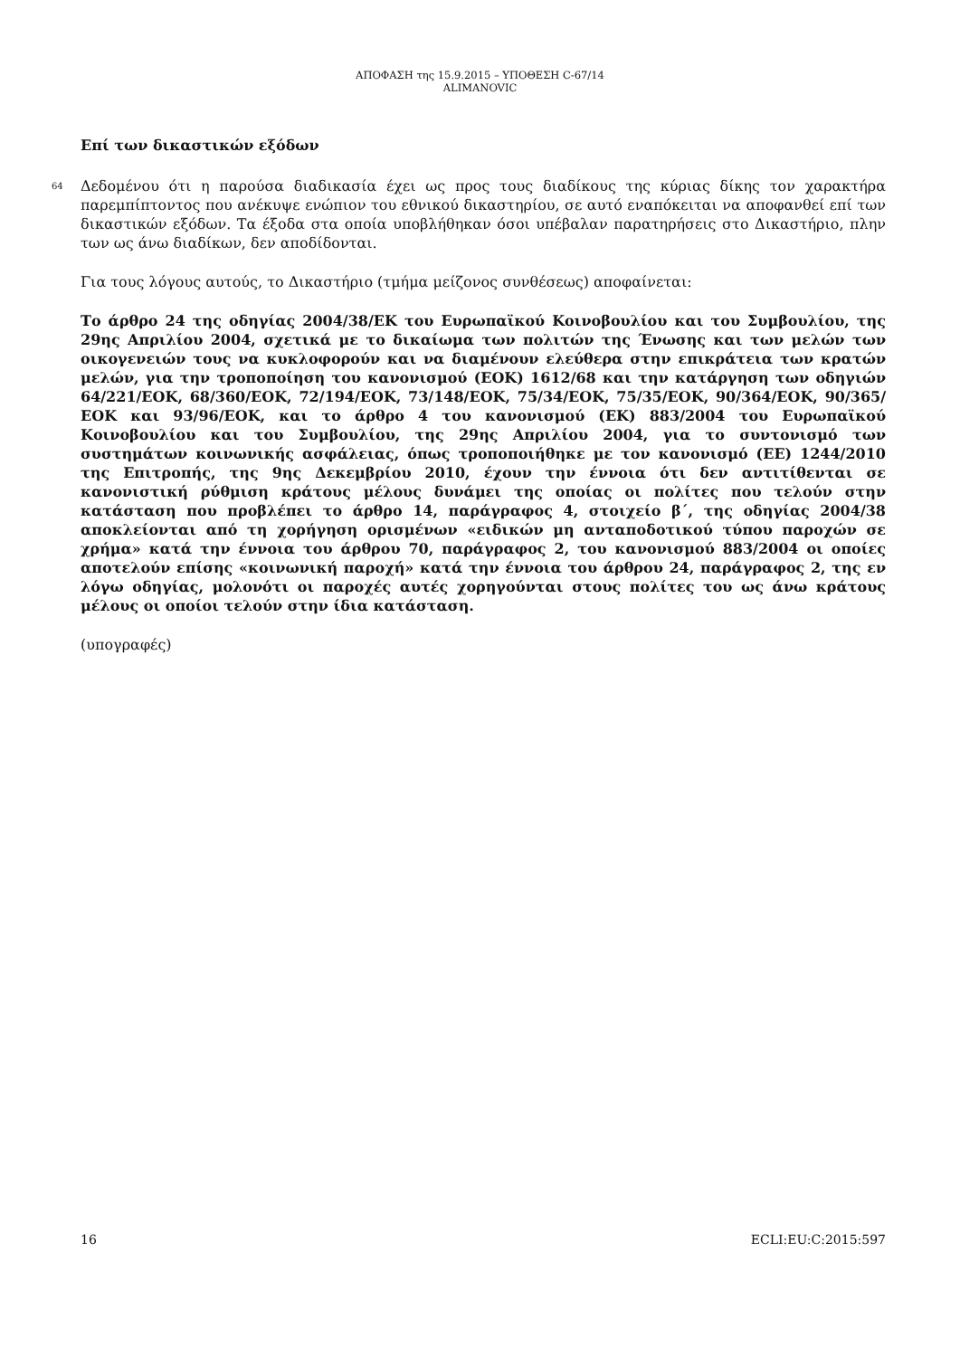ΑΠΟΦΑΣΗ της 15.9.2015 – ΥΠΟΘΕΣΗ C-67/14
ALIMANOVIC
Επί των δικαστικών εξόδων
64 Δεδομένου ότι η παρούσα διαδικασία έχει ως προς τους διαδίκους της κύριας δίκης τον χαρακτήρα παρεμπίπτοντος που ανέκυψε ενώπιον του εθνικού δικαστηρίου, σε αυτό εναπόκειται να αποφανθεί επί των δικαστικών εξόδων. Τα έξοδα στα οποία υποβλήθηκαν όσοι υπέβαλαν παρατηρήσεις στο Δικαστήριο, πλην των ως άνω διαδίκων, δεν αποδίδονται.
Για τους λόγους αυτούς, το Δικαστήριο (τμήμα μείζονος συνθέσεως) αποφαίνεται:
Το άρθρο 24 της οδηγίας 2004/38/ΕΚ του Ευρωπαϊκού Κοινοβουλίου και του Συμβουλίου, της 29ης Απριλίου 2004, σχετικά με το δικαίωμα των πολιτών της Ένωσης και των μελών των οικογενειών τους να κυκλοφορούν και να διαμένουν ελεύθερα στην επικράτεια των κρατών μελών, για την τροποποίηση του κανονισμού (ΕΟΚ) 1612/68 και την κατάργηση των οδηγιών 64/221/ΕΟΚ, 68/360/ΕΟΚ, 72/194/ΕΟΚ, 73/148/ΕΟΚ, 75/34/ΕΟΚ, 75/35/ΕΟΚ, 90/364/ΕΟΚ, 90/365/ΕΟΚ και 93/96/ΕΟΚ, και το άρθρο 4 του κανονισμού (ΕΚ) 883/2004 του Ευρωπαϊκού Κοινοβουλίου και του Συμβουλίου, της 29ης Απριλίου 2004, για το συντονισμό των συστημάτων κοινωνικής ασφάλειας, όπως τροποποιήθηκε με τον κανονισμό (ΕΕ) 1244/2010 της Επιτροπής, της 9ης Δεκεμβρίου 2010, έχουν την έννοια ότι δεν αντιτίθενται σε κανονιστική ρύθμιση κράτους μέλους δυνάμει της οποίας οι πολίτες που τελούν στην κατάσταση που προβλέπει το άρθρο 14, παράγραφος 4, στοιχείο β΄, της οδηγίας 2004/38 αποκλείονται από τη χορήγηση ορισμένων «ειδικών μη ανταποδοτικού τύπου παροχών σε χρήμα» κατά την έννοια του άρθρου 70, παράγραφος 2, του κανονισμού 883/2004 οι οποίες αποτελούν επίσης «κοινωνική παροχή» κατά την έννοια του άρθρου 24, παράγραφος 2, της εν λόγω οδηγίας, μολονότι οι παροχές αυτές χορηγούνται στους πολίτες του ως άνω κράτους μέλους οι οποίοι τελούν στην ίδια κατάσταση.
(υπογραφές)
16 ECLI:EU:C:2015:597